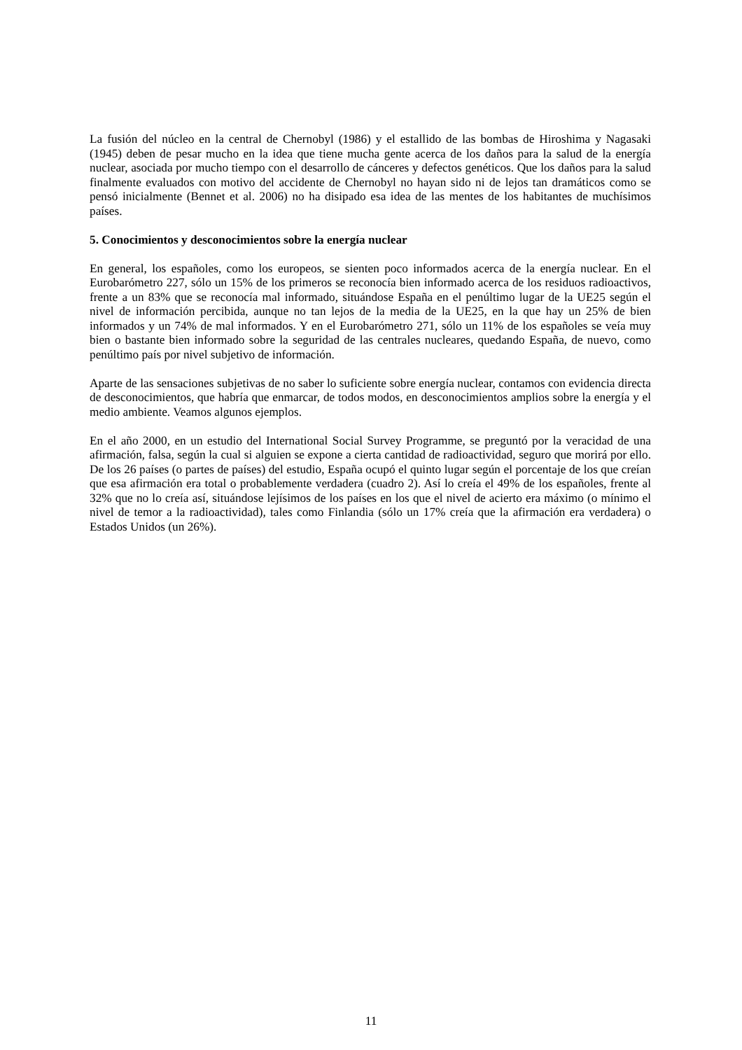La fusión del núcleo en la central de Chernobyl (1986) y el estallido de las bombas de Hiroshima y Nagasaki (1945) deben de pesar mucho en la idea que tiene mucha gente acerca de los daños para la salud de la energía nuclear, asociada por mucho tiempo con el desarrollo de cánceres y defectos genéticos. Que los daños para la salud finalmente evaluados con motivo del accidente de Chernobyl no hayan sido ni de lejos tan dramáticos como se pensó inicialmente (Bennet et al. 2006) no ha disipado esa idea de las mentes de los habitantes de muchísimos países.
5. Conocimientos y desconocimientos sobre la energía nuclear
En general, los españoles, como los europeos, se sienten poco informados acerca de la energía nuclear. En el Eurobarómetro 227, sólo un 15% de los primeros se reconocía bien informado acerca de los residuos radioactivos, frente a un 83% que se reconocía mal informado, situándose España en el penúltimo lugar de la UE25 según el nivel de información percibida, aunque no tan lejos de la media de la UE25, en la que hay un 25% de bien informados y un 74% de mal informados. Y en el Eurobarómetro 271, sólo un 11% de los españoles se veía muy bien o bastante bien informado sobre la seguridad de las centrales nucleares, quedando España, de nuevo, como penúltimo país por nivel subjetivo de información.
Aparte de las sensaciones subjetivas de no saber lo suficiente sobre energía nuclear, contamos con evidencia directa de desconocimientos, que habría que enmarcar, de todos modos, en desconocimientos amplios sobre la energía y el medio ambiente. Veamos algunos ejemplos.
En el año 2000, en un estudio del International Social Survey Programme, se preguntó por la veracidad de una afirmación, falsa, según la cual si alguien se expone a cierta cantidad de radioactividad, seguro que morirá por ello. De los 26 países (o partes de países) del estudio, España ocupó el quinto lugar según el porcentaje de los que creían que esa afirmación era total o probablemente verdadera (cuadro 2). Así lo creía el 49% de los españoles, frente al 32% que no lo creía así, situándose lejísimos de los países en los que el nivel de acierto era máximo (o mínimo el nivel de temor a la radioactividad), tales como Finlandia (sólo un 17% creía que la afirmación era verdadera) o Estados Unidos (un 26%).
11